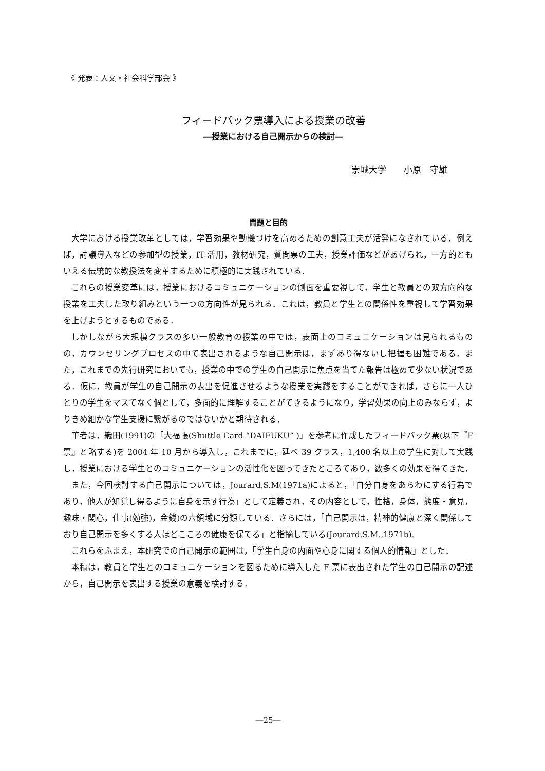《 発表：人文・社会科学部会 》
フィードバック票導入による授業の改善
―授業における自己開示からの検討―
崇城大学　　小原　守雄
問題と目的
大学における授業改革としては，学習効果や動機づけを高めるための創意工夫が活発になされている．例えば，討議導入などの参加型の授業，IT 活用，教材研究，質問票の工夫，授業評価などがあげられ，一方的ともいえる伝統的な教授法を変革するために積極的に実践されている．
これらの授業変革には，授業におけるコミュニケーションの側面を重要視して，学生と教員との双方向的な授業を工夫した取り組みという一つの方向性が見られる．これは，教員と学生との関係性を重視して学習効果を上げようとするものである．
しかしながら大規模クラスの多い一般教育の授業の中では，表面上のコミュニケーションは見られるものの，カウンセリングプロセスの中で表出されるような自己開示は，まずあり得ないし把握も困難である．また，これまでの先行研究においても，授業の中での学生の自己開示に焦点を当てた報告は極めて少ない状況である．仮に，教員が学生の自己開示の表出を促進させるような授業を実践をすることができれば，さらに一人ひとりの学生をマスでなく個として，多面的に理解することができるようになり，学習効果の向上のみならず，よりきめ細かな学生支援に繋がるのではないかと期待される．
筆者は，織田(1991)の「大福帳(Shuttle Card “DAIFUKU” )」を参考に作成したフィードバック票(以下『F 票』と略する)を 2004 年 10 月から導入し，これまでに，延べ 39 クラス，1,400 名以上の学生に対して実践し，授業における学生とのコミュニケーションの活性化を図ってきたところであり，数多くの効果を得てきた．
また，今回検討する自己開示については，Jourard,S.M(1971a)によると，「自分自身をあらわにする行為であり，他人が知覚し得るように自身を示す行為」として定義され，その内容として，性格，身体，態度・意見，趣味・関心，仕事(勉強)，金銭)の六領域に分類している．さらには，「自己開示は，精神的健康と深く関係しており自己開示を多くする人ほどこころの健康を保てる」と指摘している(Jourard,S.M.,1971b).
これらをふまえ，本研究での自己開示の範囲は，「学生自身の内面や心身に関する個人的情報」とした．
本稿は，教員と学生とのコミュニケーションを図るために導入した F 票に表出された学生の自己開示の記述から，自己開示を表出する授業の意義を検討する．
―25―